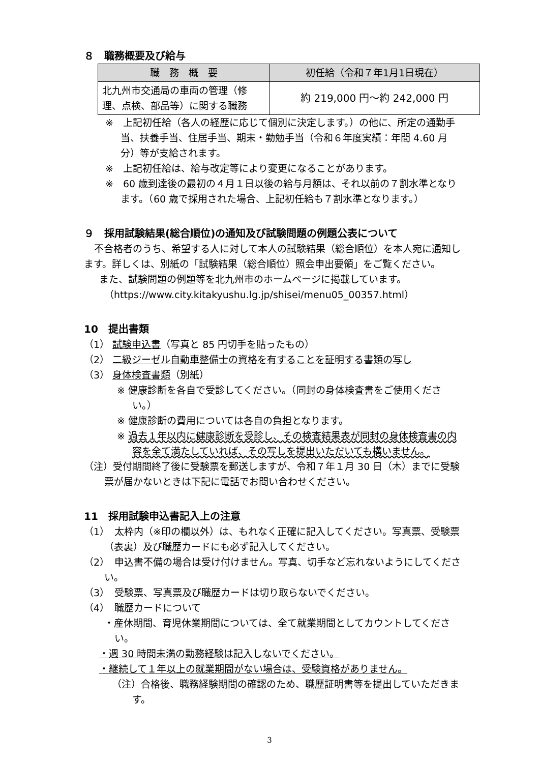８　職務概要及び給与
| 職 務 概 要 | 初任給（令和７年1月1日現在） |
| --- | --- |
| 北九州市交通局の車両の管理（修理、点検、部品等）に関する職務 | 約 219,000 円～約 242,000 円 |
※　上記初任給（各人の経歴に応じて個別に決定します。）の他に、所定の通勤手当、扶養手当、住居手当、期末・勤勉手当（令和６年度実績：年間 4.60 月分）等が支給されます。
※　上記初任給は、給与改定等により変更になることがあります。
※　60 歳到達後の最初の４月１日以後の給与月額は、それ以前の７割水準となります。（60 歳で採用された場合、上記初任給も７割水準となります。）
９　採用試験結果(総合順位)の通知及び試験問題の例題公表について
不合格者のうち、希望する人に対して本人の試験結果（総合順位）を本人宛に通知します。詳しくは、別紙の「試験結果（総合順位）照会申出要領」をご覧ください。
また、試験問題の例題等を北九州市のホームページに掲載しています。
（https://www.city.kitakyushu.lg.jp/shisei/menu05_00357.html）
10　提出書類
（1） 試験申込書（写真と 85 円切手を貼ったもの）
（2） 二級ジーゼル自動車整備士の資格を有することを証明する書類の写し
（3） 身体検査書類（別紙）
※ 健康診断を各自で受診してください。（同封の身体検査書をご使用ください。）
※ 健康診断の費用については各自の負担となります。
※ 過去１年以内に健康診断を受診し、その検査結果表が同封の身体検査書の内容を全て満たしていれば、その写しを提出いただいても構いません。
（注）受付期間終了後に受験票を郵送しますが、令和７年１月 30 日（木）までに受験票が届かないときは下記に電話でお問い合わせください。
11　採用試験申込書記入上の注意
（1）　太枠内（※印の欄以外）は、もれなく正確に記入してください。写真票、受験票（表裏）及び職歴カードにも必ず記入してください。
（2）　申込書不備の場合は受け付けません。写真、切手など忘れないようにしてください。
（3）　受験票、写真票及び職歴カードは切り取らないでください。
（4）　職歴カードについて
・産休期間、育児休業期間については、全て就業期間としてカウントしてください。
・週 30 時間未満の勤務経験は記入しないでください。
・継続して１年以上の就業期間がない場合は、受験資格がありません。
（注）合格後、職務経験期間の確認のため、職歴証明書等を提出していただきます。
3